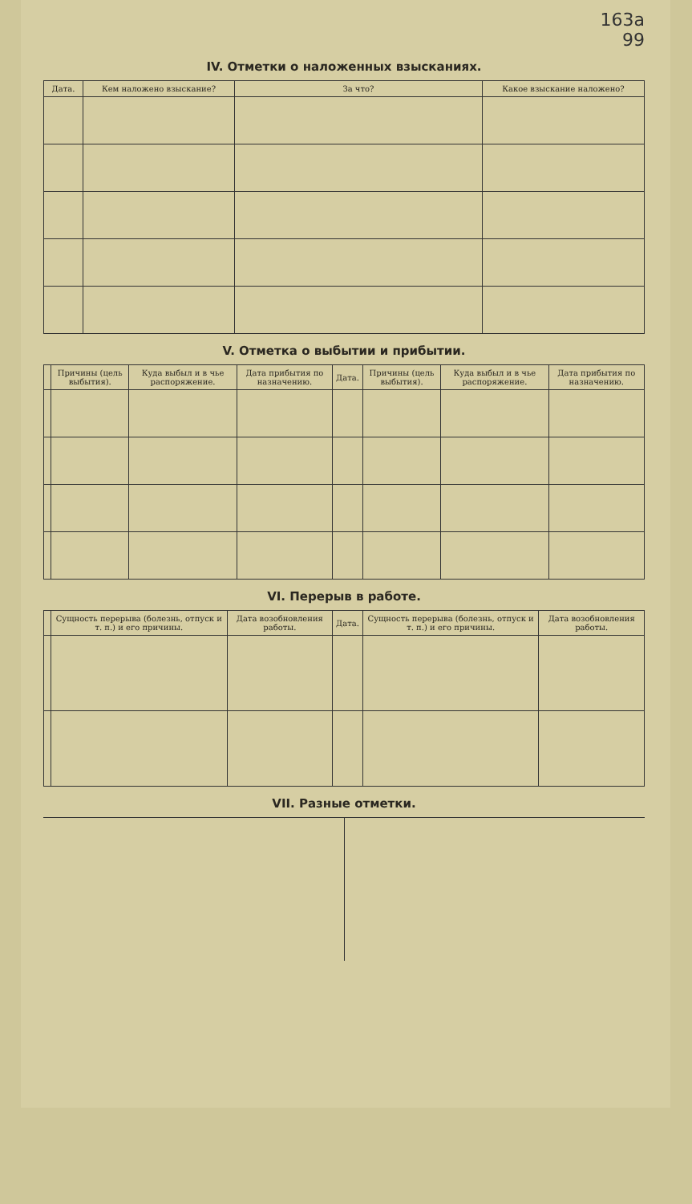163а
99
IV. Отметки о наложенных взысканиях.
| Дата. | Кем наложено взыскание? | За что? | Какое взыскание наложено? |
| --- | --- | --- | --- |
V. Отметка о выбытии и прибытии.
| | Причины (цель выбытия). | Куда выбыл и в чье распоряжение. | Дата прибытия по назначению. | Дата. | Причины (цель выбытия). | Куда выбыл и в чье распоряжение. | Дата прибытия по назначению. |
| --- | --- | --- | --- | --- | --- | --- | --- |
VI. Перерыв в работе.
| | Сущность перерыва (болезнь, отпуск и т. п.) и его причины. | Дата возобновления работы. | Дата. | Сущность перерыва (болезнь, отпуск и т. п.) и его причины. | Дата возобновления работы. |
| --- | --- | --- | --- | --- | --- |
VII. Разные отметки.